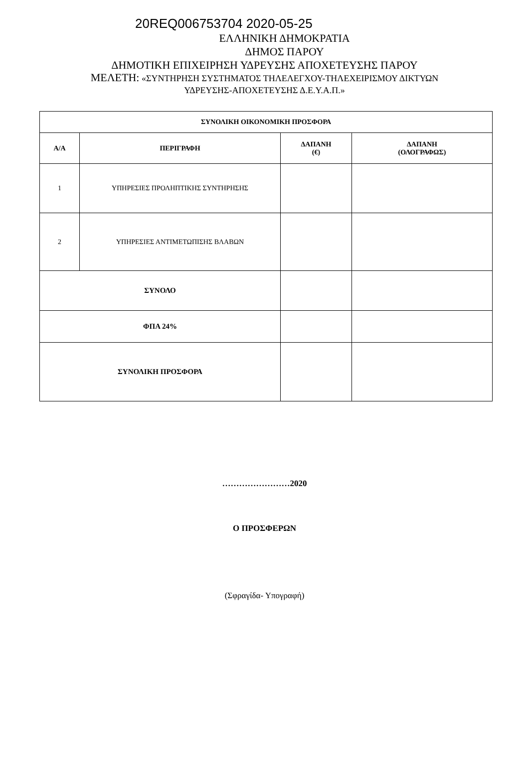20REQ006753704 2020-05-25
ΕΛΛΗΝΙΚΗ ΔΗΜΟΚΡΑΤΙΑ
ΔΗΜΟΣ ΠΑΡΟΥ
ΔΗΜΟΤΙΚΗ ΕΠΙΧΕΙΡΗΣΗ ΥΔΡΕΥΣΗΣ ΑΠΟΧΕΤΕΥΣΗΣ ΠΑΡΟΥ
ΜΕΛΕΤΗ: «ΣΥΝΤΗΡΗΣΗ ΣΥΣΤΗΜΑΤΟΣ ΤΗΛΕΛΕΓΧΟΥ-ΤΗΛΕΧΕΙΡΙΣΜΟΥ ΔΙΚΤΥΩΝ
ΥΔΡΕΥΣΗΣ-ΑΠΟΧΕΤΕΥΣΗΣ Δ.Ε.Υ.Α.Π.»
| ΣΥΝΟΛΙΚΗ ΟΙΚΟΝΟΜΙΚΗ ΠΡΟΣΦΟΡΑ | | | |
| --- | --- | --- | --- |
| Α/Α | ΠΕΡΙΓΡΑΦΗ | ΔΑΠΑΝΗ (€) | ΔΑΠΑΝΗ (ΟΛΟΓΡΑΦΩΣ) |
| 1 | ΥΠΗΡΕΣΙΕΣ ΠΡΟΛΗΠΤΙΚΗΣ ΣΥΝΤΗΡΗΣΗΣ | | |
| 2 | ΥΠΗΡΕΣΙΕΣ ΑΝΤΙΜΕΤΩΠΙΣΗΣ ΒΛΑΒΩΝ | | |
| ΣΥΝΟΛΟ | | | |
| ΦΠΑ 24% | | | |
| ΣΥΝΟΛΙΚΗ ΠΡΟΣΦΟΡΑ | | | |
……………………2020
Ο ΠΡΟΣΦΕΡΩΝ
(Σφραγίδα- Υπογραφή)